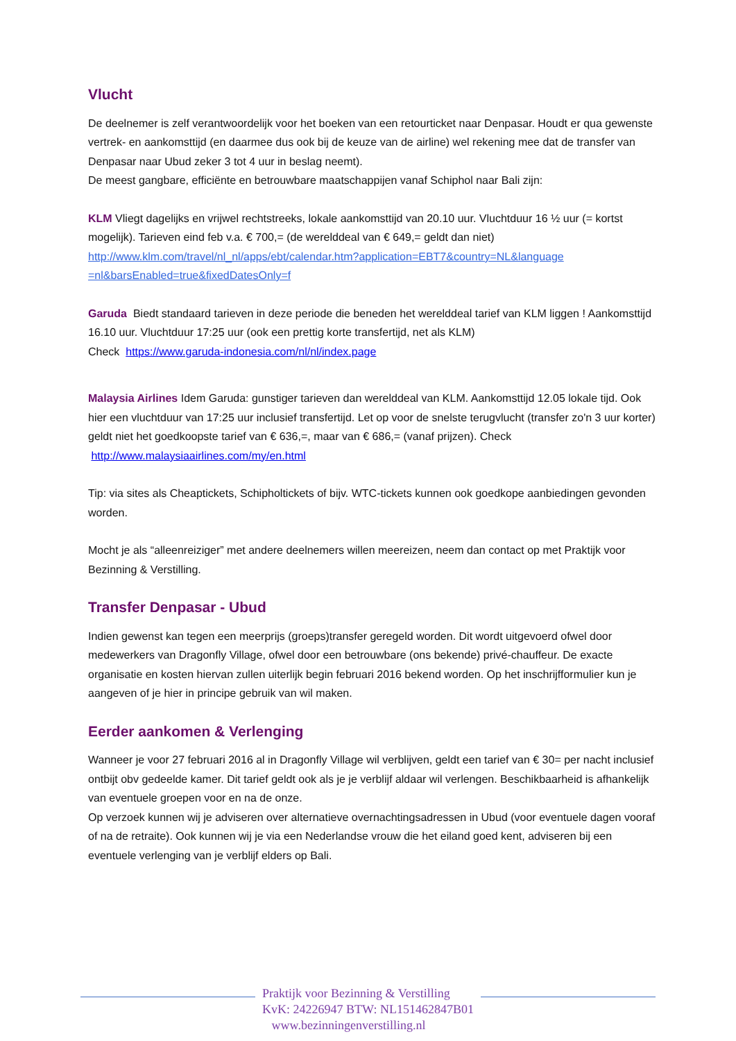Vlucht
De deelnemer is zelf verantwoordelijk voor het boeken van een retourticket naar Denpasar. Houdt er qua gewenste vertrek- en aankomsttijd (en daarmee dus ook bij de keuze van de airline) wel rekening mee dat de transfer van Denpasar naar Ubud zeker 3 tot 4 uur in beslag neemt).
De meest gangbare, efficiënte en betrouwbare maatschappijen vanaf Schiphol naar Bali zijn:
KLM Vliegt dagelijks en vrijwel rechtstreeks, lokale aankomsttijd van 20.10 uur. Vluchtduur 16 ½ uur (= kortst mogelijk). Tarieven eind feb v.a. € 700,= (de werelddeal van € 649,= geldt dan niet) http://www.klm.com/travel/nl_nl/apps/ebt/calendar.htm?application=EBT7&country=NL&language =nl&barsEnabled=true&fixedDatesOnly=f
Garuda Biedt standaard tarieven in deze periode die beneden het werelddeal tarief van KLM liggen ! Aankomsttijd 16.10 uur. Vluchtduur 17:25 uur (ook een prettig korte transfertijd, net als KLM)
Check https://www.garuda-indonesia.com/nl/nl/index.page
Malaysia Airlines Idem Garuda: gunstiger tarieven dan werelddeal van KLM. Aankomsttijd 12.05 lokale tijd. Ook hier een vluchtduur van 17:25 uur inclusief transfertijd. Let op voor de snelste terugvlucht (transfer zo'n 3 uur korter) geldt niet het goedkoopste tarief van € 636,=, maar van € 686,= (vanaf prijzen). Check http://www.malaysiaairlines.com/my/en.html
Tip: via sites als Cheaptickets, Schipholtickets of bijv. WTC-tickets kunnen ook goedkope aanbiedingen gevonden worden.
Mocht je als “alleenreiziger” met andere deelnemers willen meereizen, neem dan contact op met Praktijk voor Bezinning & Verstilling.
Transfer Denpasar - Ubud
Indien gewenst kan tegen een meerprijs (groeps)transfer geregeld worden. Dit wordt uitgevoerd ofwel door medewerkers van Dragonfly Village, ofwel door een betrouwbare (ons bekende) privé-chauffeur. De exacte organisatie en kosten hiervan zullen uiterlijk begin februari 2016 bekend worden. Op het inschrijfformulier kun je aangeven of je hier in principe gebruik van wil maken.
Eerder aankomen & Verlenging
Wanneer je voor 27 februari 2016 al in Dragonfly Village wil verblijven, geldt een tarief van € 30= per nacht inclusief ontbijt obv gedeelde kamer. Dit tarief geldt ook als je je verblijf aldaar wil verlengen. Beschikbaarheid is afhankelijk van eventuele groepen voor en na de onze.
Op verzoek kunnen wij je adviseren over alternatieve overnachtingsadressen in Ubud (voor eventuele dagen vooraf of na de retraite). Ook kunnen wij je via een Nederlandse vrouw die het eiland goed kent, adviseren bij een eventuele verlenging van je verblijf elders op Bali.
Praktijk voor Bezinning & Verstilling
KvK: 24226947 BTW: NL151462847B01
www.bezinningenverstilling.nl